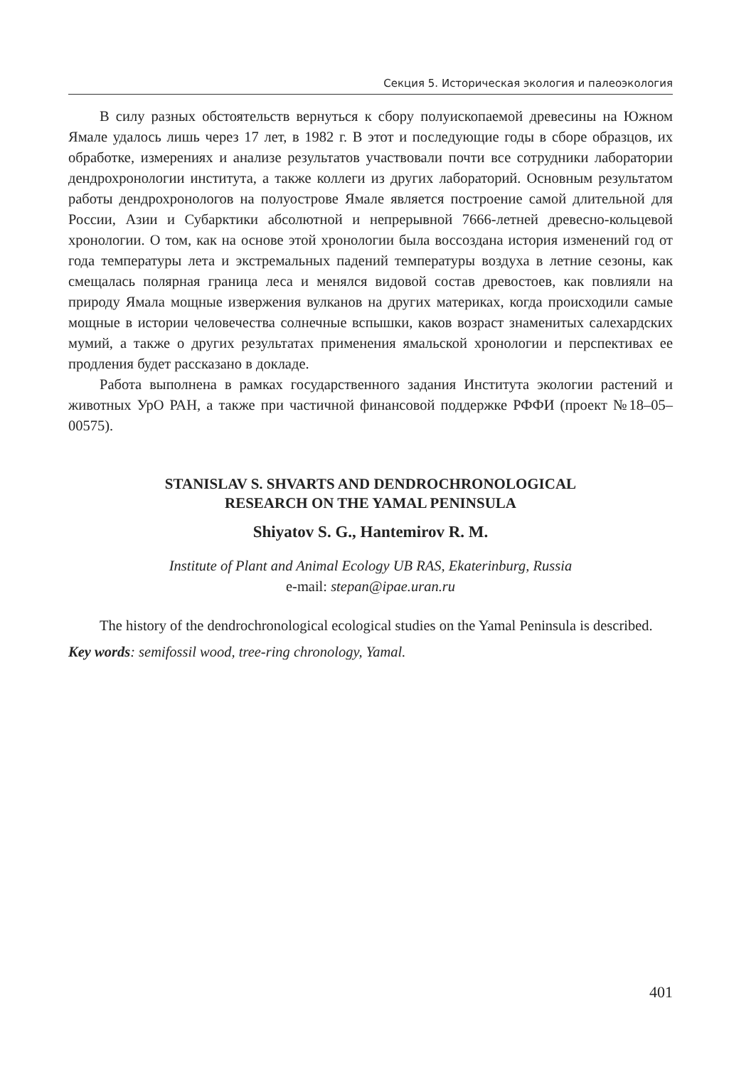Секция 5. Историческая экология и палеоэкология
В силу разных обстоятельств вернуться к сбору полуископаемой древесины на Южном Ямале удалось лишь через 17 лет, в 1982 г. В этот и последующие годы в сборе образцов, их обработке, измерениях и анализе результатов участвовали почти все сотрудники лаборатории дендрохронологии института, а также коллеги из других лабораторий. Основным результатом работы дендрохронологов на полуострове Ямале является построение самой длительной для России, Азии и Субарктики абсолютной и непрерывной 7666-летней древесно-кольцевой хронологии. О том, как на основе этой хронологии была воссоздана история изменений год от года температуры лета и экстремальных падений температуры воздуха в летние сезоны, как смещалась полярная граница леса и менялся видовой состав древостоев, как повлияли на природу Ямала мощные извержения вулканов на других материках, когда происходили самые мощные в истории человечества солнечные вспышки, каков возраст знаменитых салехардских мумий, а также о других результатах применения ямальской хронологии и перспективах ее продления будет рассказано в докладе.
Работа выполнена в рамках государственного задания Института экологии растений и животных УрО РАН, а также при частичной финансовой поддержке РФФИ (проект №18–05–00575).
STANISLAV S. SHVARTS AND DENDROCHRONOLOGICAL
RESEARCH ON THE YAMAL PENINSULA
Shiyatov S. G., Hantemirov R. M.
Institute of Plant and Animal Ecology UB RAS, Ekaterinburg, Russia
e-mail: stepan@ipae.uran.ru
The history of the dendrochronological ecological studies on the Yamal Peninsula is described.
Key words: semifossil wood, tree-ring chronology, Yamal.
401